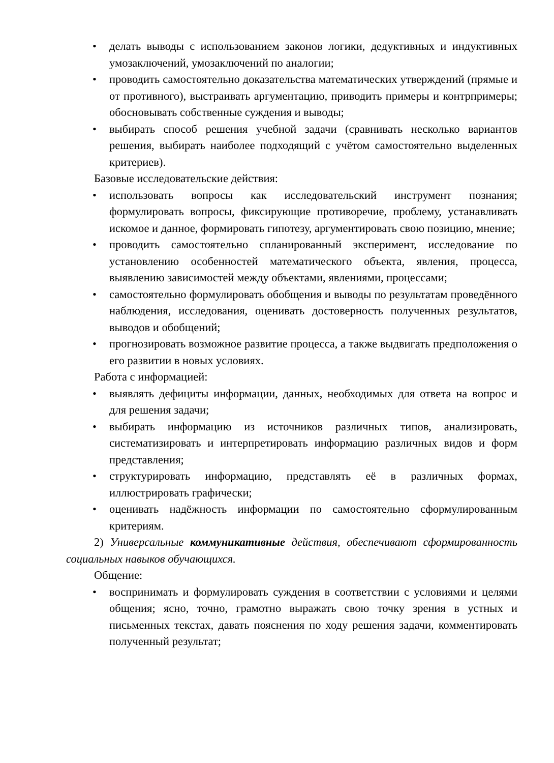• делать выводы с использованием законов логики, дедуктивных и индуктивных умозаключений, умозаключений по аналогии;
• проводить самостоятельно доказательства математических утверждений (прямые и от противного), выстраивать аргументацию, приводить примеры и контрпримеры; обосновывать собственные суждения и выводы;
• выбирать способ решения учебной задачи (сравнивать несколько вариантов решения, выбирать наиболее подходящий с учётом самостоятельно выделенных критериев).
Базовые исследовательские действия:
• использовать вопросы как исследовательский инструмент познания; формулировать вопросы, фиксирующие противоречие, проблему, устанавливать искомое и данное, формировать гипотезу, аргументировать свою позицию, мнение;
• проводить самостоятельно спланированный эксперимент, исследование по установлению особенностей математического объекта, явления, процесса, выявлению зависимостей между объектами, явлениями, процессами;
• самостоятельно формулировать обобщения и выводы по результатам проведённого наблюдения, исследования, оценивать достоверность полученных результатов, выводов и обобщений;
• прогнозировать возможное развитие процесса, а также выдвигать предположения о его развитии в новых условиях.
Работа с информацией:
• выявлять дефициты информации, данных, необходимых для ответа на вопрос и для решения задачи;
• выбирать информацию из источников различных типов, анализировать, систематизировать и интерпретировать информацию различных видов и форм представления;
• структурировать информацию, представлять её в различных формах, иллюстрировать графически;
• оценивать надёжность информации по самостоятельно сформулированным критериям.
2) Универсальные коммуникативные действия, обеспечивают сформированность социальных навыков обучающихся.
Общение:
• воспринимать и формулировать суждения в соответствии с условиями и целями общения; ясно, точно, грамотно выражать свою точку зрения в устных и письменных текстах, давать пояснения по ходу решения задачи, комментировать полученный результат;